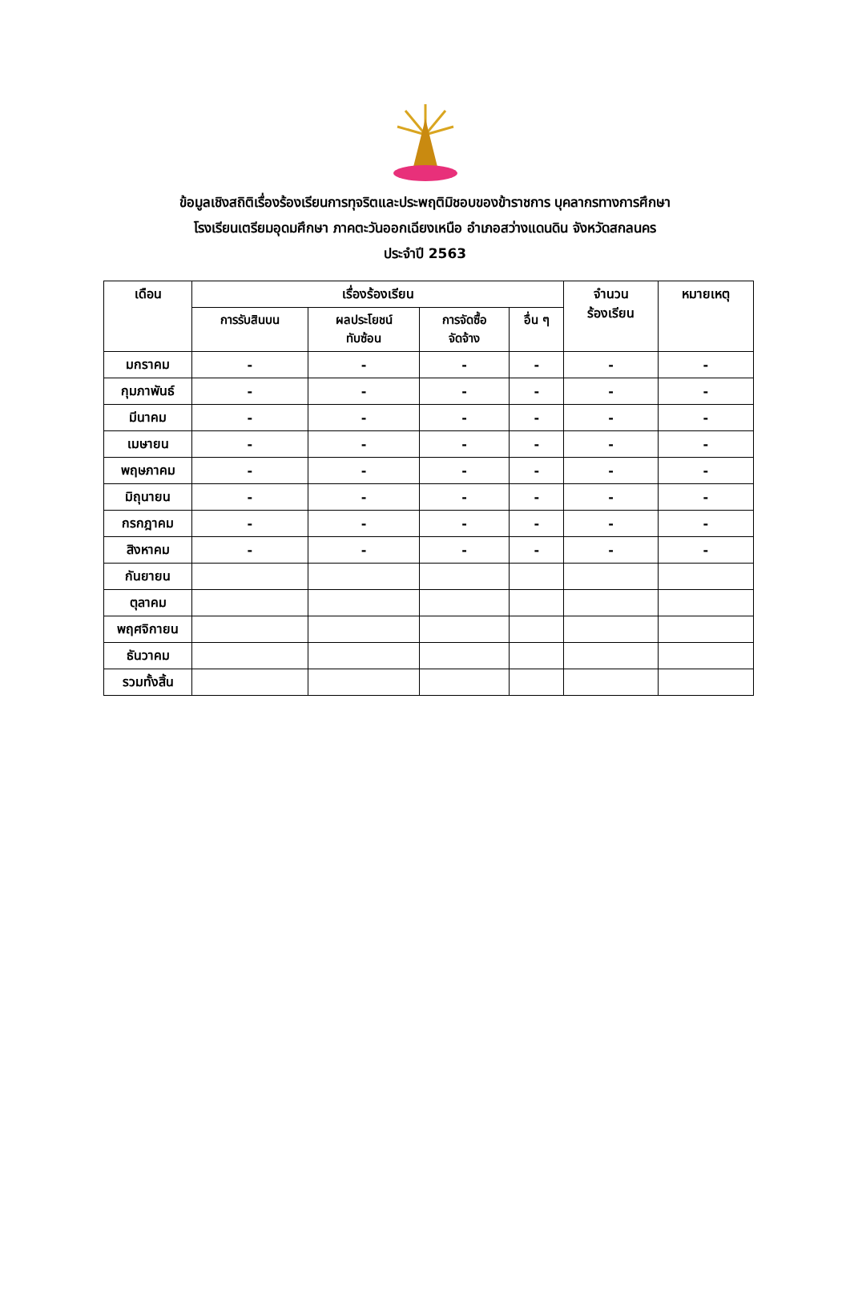ข้อมูลเชิงสถิติเรื่องร้องเรียนการทุจริตและประพฤติมิชอบของข้าราชการ บุคลากรทางการศึกษา
โรงเรียนเตรียมอุดมศึกษา ภาคตะวันออกเฉียงเหนือ อำเภอสว่างแดนดิน จังหวัดสกลนคร
ประจำปี 2563
| เดือน | เรื่องร้องเรียน | | | | จำนวน ร้องเรียน | หมายเหตุ |
| --- | --- | --- | --- | --- | --- | --- |
| | การรับสินบน | ผลประโยชน์ ทับซ้อน | การจัดซื้อ จัดจ้าง | อื่น ๆ | | |
| มกราคม | - | - | - | - | - | - |
| กุมภาพันธ์ | - | - | - | - | - | - |
| มีนาคม | - | - | - | - | - | - |
| เมษายน | - | - | - | - | - | - |
| พฤษภาคม | - | - | - | - | - | - |
| มิถุนายน | - | - | - | - | - | - |
| กรกฎาคม | - | - | - | - | - | - |
| สิงหาคม | - | - | - | - | - | - |
| กันยายน | | | | | | |
| ตุลาคม | | | | | | |
| พฤศจิกายน | | | | | | |
| ธันวาคม | | | | | | |
| รวมทั้งสิ้น | | | | | | |